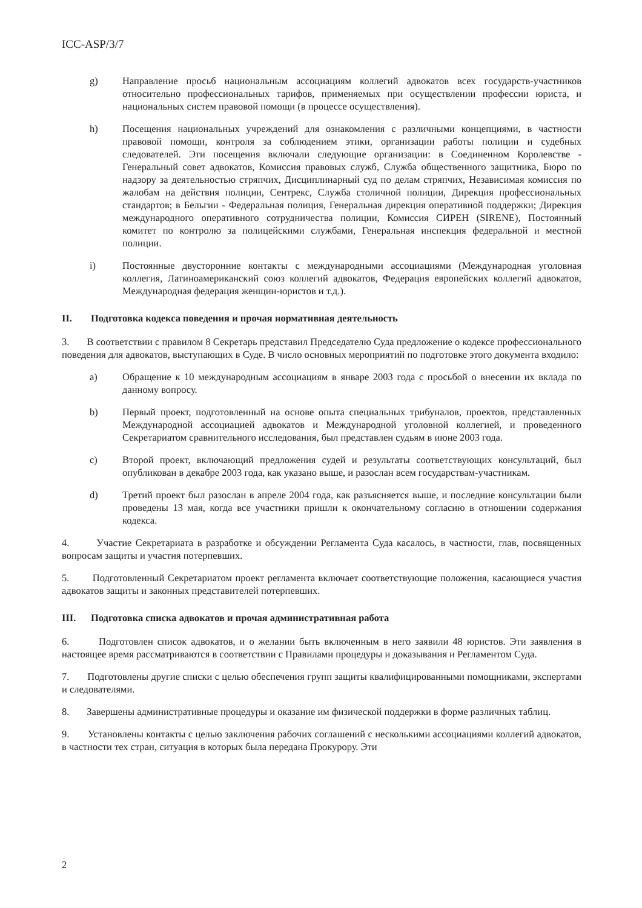ICC-ASP/3/7
g) Направление просьб национальным ассоциациям коллегий адвокатов всех государств-участников относительно профессиональных тарифов, применяемых при осуществлении профессии юриста, и национальных систем правовой помощи (в процессе осуществления).
h) Посещения национальных учреждений для ознакомления с различными концепциями, в частности правовой помощи, контроля за соблюдением этики, организации работы полиции и судебных следователей. Эти посещения включали следующие организации: в Соединенном Королевстве - Генеральный совет адвокатов, Комиссия правовых служб, Служба общественного защитника, Бюро по надзору за деятельностью стряпчих, Дисциплинарный суд по делам стряпчих, Независимая комиссия по жалобам на действия полиции, Сентрекс, Служба столичной полиции, Дирекция профессиональных стандартов; в Бельгии - Федеральная полиция, Генеральная дирекция оперативной поддержки; Дирекция международного оперативного сотрудничества полиции, Комиссия СИРЕН (SIRENE), Постоянный комитет по контролю за полицейскими службами, Генеральная инспекция федеральной и местной полиции.
i) Постоянные двусторонние контакты с международными ассоциациями (Международная уголовная коллегия, Латиноамериканский союз коллегий адвокатов, Федерация европейских коллегий адвокатов, Международная федерация женщин-юристов и т.д.).
II. Подготовка кодекса поведения и прочая нормативная деятельность
3. В соответствии с правилом 8 Секретарь представил Председателю Суда предложение о кодексе профессионального поведения для адвокатов, выступающих в Суде. В число основных мероприятий по подготовке этого документа входило:
a) Обращение к 10 международным ассоциациям в январе 2003 года с просьбой о внесении их вклада по данному вопросу.
b) Первый проект, подготовленный на основе опыта специальных трибуналов, проектов, представленных Международной ассоциацией адвокатов и Международной уголовной коллегией, и проведенного Секретариатом сравнительного исследования, был представлен судьям в июне 2003 года.
c) Второй проект, включающий предложения судей и результаты соответствующих консультаций, был опубликован в декабре 2003 года, как указано выше, и разослан всем государствам-участникам.
d) Третий проект был разослан в апреле 2004 года, как разъясняется выше, и последние консультации были проведены 13 мая, когда все участники пришли к окончательному согласию в отношении содержания кодекса.
4. Участие Секретариата в разработке и обсуждении Регламента Суда касалось, в частности, глав, посвященных вопросам защиты и участия потерпевших.
5. Подготовленный Секретариатом проект регламента включает соответствующие положения, касающиеся участия адвокатов защиты и законных представителей потерпевших.
III. Подготовка списка адвокатов и прочая административная работа
6. Подготовлен список адвокатов, и о желании быть включенным в него заявили 48 юристов. Эти заявления в настоящее время рассматриваются в соответствии с Правилами процедуры и доказывания и Регламентом Суда.
7. Подготовлены другие списки с целью обеспечения групп защиты квалифицированными помощниками, экспертами и следователями.
8. Завершены административные процедуры и оказание им физической поддержки в форме различных таблиц.
9. Установлены контакты с целью заключения рабочих соглашений с несколькими ассоциациями коллегий адвокатов, в частности тех стран, ситуация в которых была передана Прокурору. Эти
2